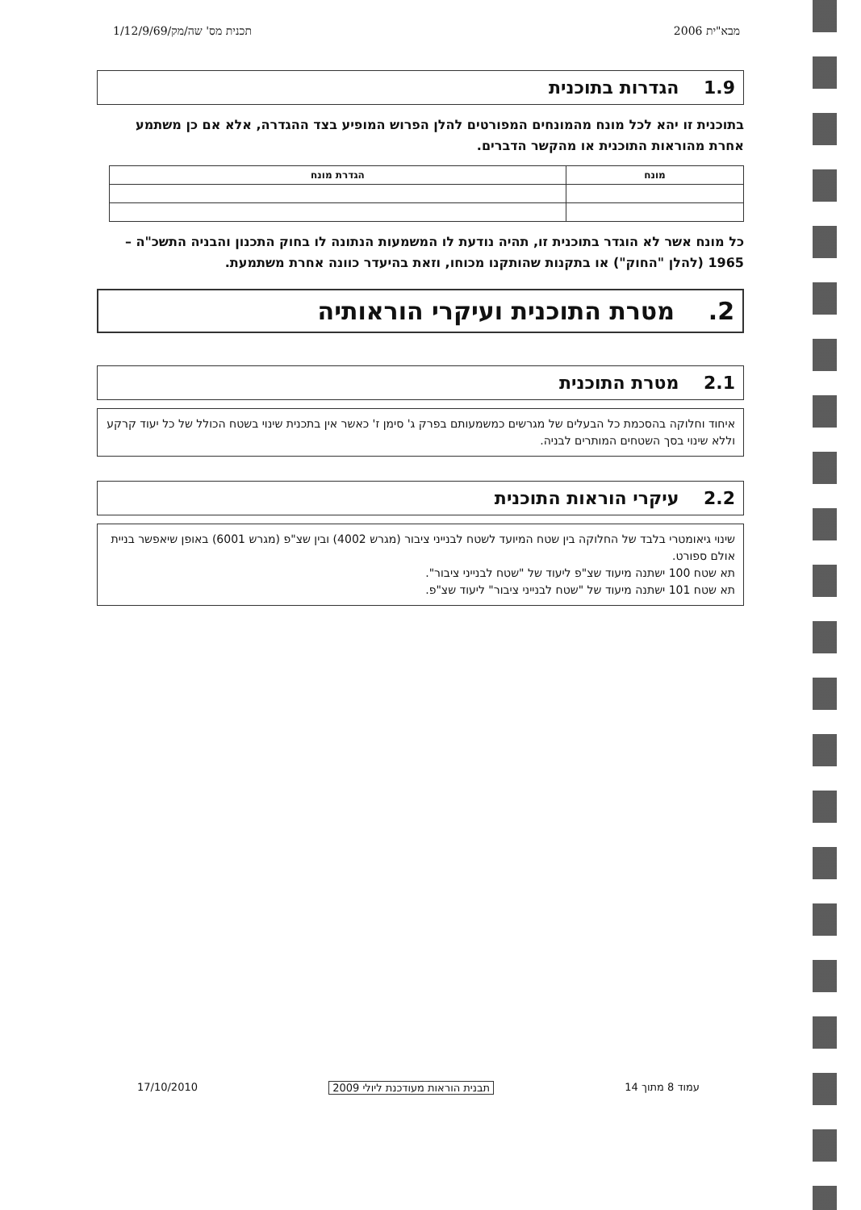מבא"ית 2006 תכנית מס' שה/מק/1/12/9/69
1.9 הגדרות בתוכנית
בתוכנית זו יהא לכל מונח מהמונחים המפורטים להלן הפרוש המופיע בצד ההגדרה, אלא אם כן משתמע אחרת מהוראות התוכנית או מהקשר הדברים.
| מונח | הגדרת מונח |
| --- | --- |
כל מונח אשר לא הוגדר בתוכנית זו, תהיה נודעת לו המשמעות הנתונה לו בחוק התכנון והבניה התשכ"ה – 1965 (להלן "החוק") או בתקנות שהותקנו מכוחו, וזאת בהיעדר כוונה אחרת משתמעת.
2. מטרת התוכנית ועיקרי הוראותיה
2.1 מטרת התוכנית
איחוד וחלוקה בהסכמת כל הבעלים של מגרשים כמשמעותם בפרק ג' סימן ז' כאשר אין בתכנית שינוי בשטח הכולל של כל יעוד קרקע וללא שינוי בסך השטחים המותרים לבניה.
2.2 עיקרי הוראות התוכנית
שינוי גיאומטרי בלבד של החלוקה בין שטח המיועד לשטח לבנייני ציבור (מגרש 4002) ובין שצ"פ (מגרש 6001) באופן שיאפשר בניית אולם ספורט.
תא שטח 100 ישתנה מיעוד שצ"פ ליעוד של "שטח לבנייני ציבור".
תא שטח 101 ישתנה מיעוד של "שטח לבנייני ציבור" ליעוד שצ"פ.
עמוד 8 מתוך 14 תבנית הוראות מעודכנת ליולי 2009 17/10/2010